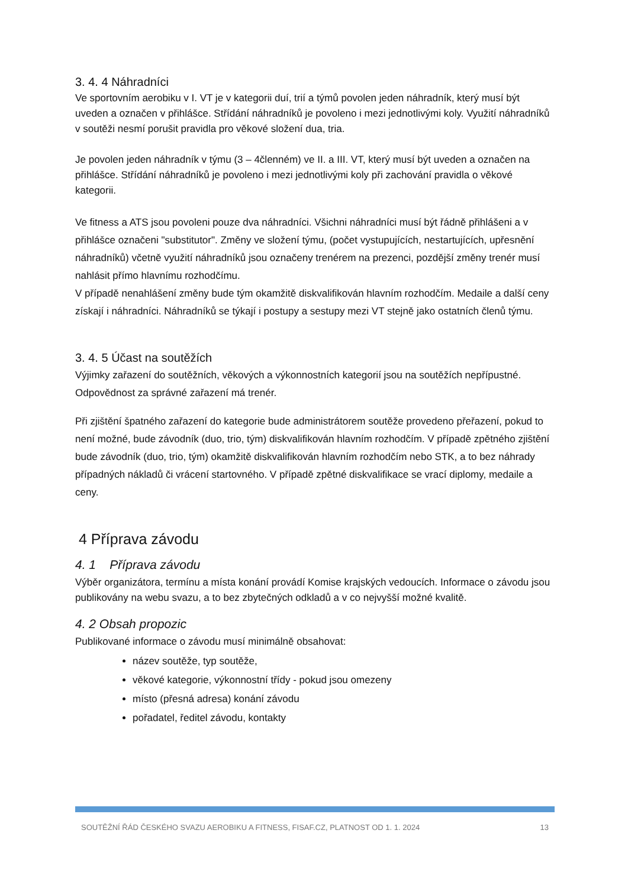3. 4. 4 Náhradníci
Ve sportovním aerobiku v I. VT je v kategorii duí, trií a týmů povolen jeden náhradník, který musí být uveden a označen v přihlášce. Střídání náhradníků je povoleno i mezi jednotlivými koly. Využití náhradníků v soutěži nesmí porušit pravidla pro věkové složení dua, tria.
Je povolen jeden náhradník v týmu (3 – 4členném) ve II. a III. VT, který musí být uveden a označen na přihlášce. Střídání náhradníků je povoleno i mezi jednotlivými koly při zachování pravidla o věkové kategorii.
Ve fitness a ATS jsou povoleni pouze dva náhradníci. Všichni náhradníci musí být řádně přihlášeni a v přihlášce označeni "substitutor". Změny ve složení týmu, (počet vystupujících, nestartujících, upřesnění náhradníků) včetně využití náhradníků jsou označeny trenérem na prezenci, pozdější změny trenér musí nahlásit přímo hlavnímu rozhodčímu.
V případě nenahlášení změny bude tým okamžitě diskvalifikován hlavním rozhodčím. Medaile a další ceny získají i náhradníci. Náhradníků se týkají i postupy a sestupy mezi VT stejně jako ostatních členů týmu.
3. 4. 5 Účast na soutěžích
Výjimky zařazení do soutěžních, věkových a výkonnostních kategorií jsou na soutěžích nepřípustné. Odpovědnost za správné zařazení má trenér.
Při zjištění špatného zařazení do kategorie bude administrátorem soutěže provedeno přeřazení, pokud to není možné, bude závodník (duo, trio, tým) diskvalifikován hlavním rozhodčím. V případě zpětného zjištění bude závodník (duo, trio, tým) okamžitě diskvalifikován hlavním rozhodčím nebo STK, a to bez náhrady případných nákladů či vrácení startovného. V případě zpětné diskvalifikace se vrací diplomy, medaile a ceny.
4 Příprava závodu
4. 1 Příprava závodu
Výběr organizátora, termínu a místa konání provádí Komise krajských vedoucích. Informace o závodu jsou publikovány na webu svazu, a to bez zbytečných odkladů a v co nejvyšší možné kvalitě.
4. 2 Obsah propozic
Publikované informace o závodu musí minimálně obsahovat:
název soutěže, typ soutěže,
věkové kategorie, výkonnostní třídy - pokud jsou omezeny
místo (přesná adresa) konání závodu
pořadatel, ředitel závodu, kontakty
SOUTĚŽNÍ ŘÁD ČESKÉHO SVAZU AEROBIKU A FITNESS, FISAF.CZ, PLATNOST OD 1. 1. 2024 13